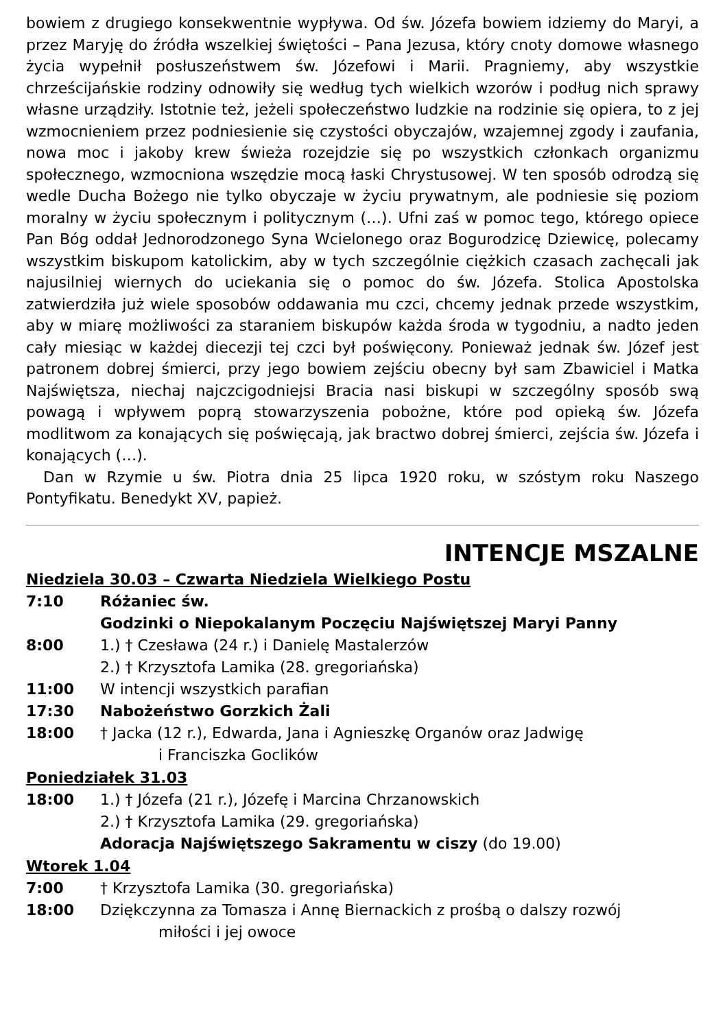bowiem z drugiego konsekwentnie wypływa. Od św. Józefa bowiem idziemy do Maryi, a przez Maryję do źródła wszelkiej świętości – Pana Jezusa, który cnoty domowe własnego życia wypełnił posłuszeństwem św. Józefowi i Marii. Pragniemy, aby wszystkie chrześcijańskie rodziny odnowiły się według tych wielkich wzorów i podług nich sprawy własne urządziły. Istotnie też, jeżeli społeczeństwo ludzkie na rodzinie się opiera, to z jej wzmocnieniem przez podniesienie się czystości obyczajów, wzajemnej zgody i zaufania, nowa moc i jakoby krew świeża rozejdzie się po wszystkich członkach organizmu społecznego, wzmocniona wszędzie mocą łaski Chrystusowej. W ten sposób odrodzą się wedle Ducha Bożego nie tylko obyczaje w życiu prywatnym, ale podniesie się poziom moralny w życiu społecznym i politycznym (…). Ufni zaś w pomoc tego, którego opiece Pan Bóg oddał Jednorodzonego Syna Wcielonego oraz Bogurodzicę Dziewicę, polecamy wszystkim biskupom katolickim, aby w tych szczególnie ciężkich czasach zachęcali jak najusilniej wiernych do uciekania się o pomoc do św. Józefa. Stolica Apostolska zatwierdziła już wiele sposobów oddawania mu czci, chcemy jednak przede wszystkim, aby w miarę możliwości za staraniem biskupów każda środa w tygodniu, a nadto jeden cały miesiąc w każdej diecezji tej czci był poświęcony. Ponieważ jednak św. Józef jest patronem dobrej śmierci, przy jego bowiem zejściu obecny był sam Zbawiciel i Matka Najświętsza, niechaj najczcigodniejsi Bracia nasi biskupi w szczególny sposób swą powagą i wpływem poprą stowarzyszenia pobożne, które pod opieką św. Józefa modlitwom za konających się poświęcają, jak bractwo dobrej śmierci, zejścia św. Józefa i konających (…).
Dan w Rzymie u św. Piotra dnia 25 lipca 1920 roku, w szóstym roku Naszego Pontyfikatu. Benedykt XV, papież.
INTENCJE MSZALNE
Niedziela 30.03 – Czwarta Niedziela Wielkiego Postu
7:10 Różaniec św.
Godzinki o Niepokalanym Poczęciu Najświętszej Maryi Panny
8:00 1.) † Czesława (24 r.) i Danielę Mastalerzów
2.) † Krzysztofa Lamika (28. gregoriańska)
11:00 W intencji wszystkich parafian
17:30 Nabożeństwo Gorzkich Żali
18:00 † Jacka (12 r.), Edwarda, Jana i Agnieszkę Organów oraz Jadwigę
i Franciszka Goclików
Poniedziałek 31.03
18:00 1.) † Józefa (21 r.), Józefę i Marcina Chrzanowskich
2.) † Krzysztofa Lamika (29. gregoriańska)
Adoracja Najświętszego Sakramentu w ciszy (do 19.00)
Wtorek 1.04
7:00 † Krzysztofa Lamika (30. gregoriańska)
18:00 Dziękczynna za Tomasza i Annę Biernackich z prośbą o dalszy rozwój
miłości i jej owoce